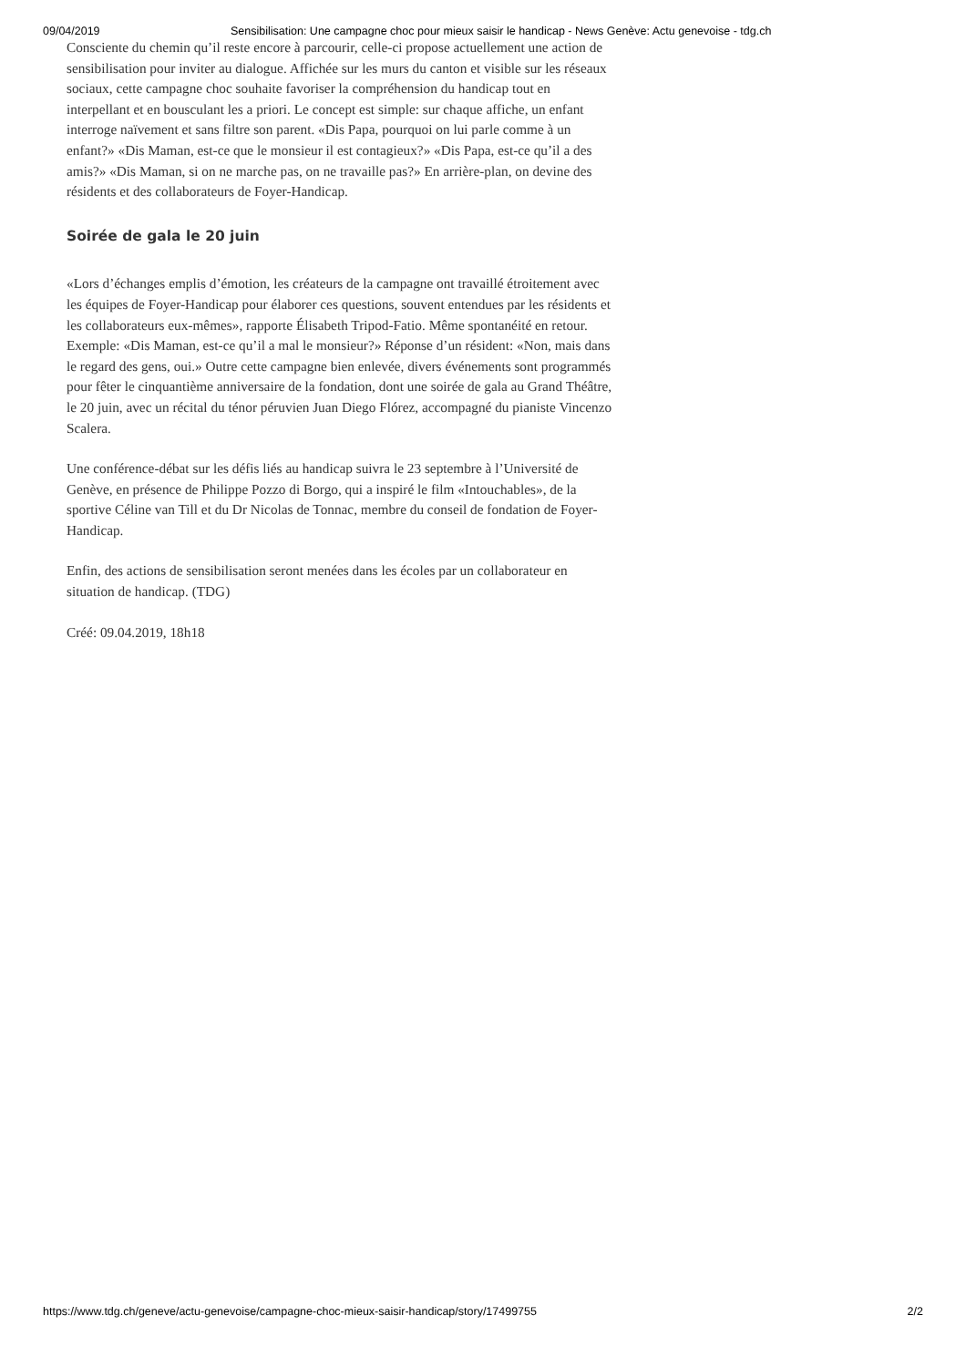09/04/2019 Sensibilisation: Une campagne choc pour mieux saisir le handicap - News Genève: Actu genevoise - tdg.ch
Consciente du chemin qu’il reste encore à parcourir, celle-ci propose actuellement une action de sensibilisation pour inviter au dialogue. Affichée sur les murs du canton et visible sur les réseaux sociaux, cette campagne choc souhaite favoriser la compréhension du handicap tout en interpellant et en bousculant les a priori. Le concept est simple: sur chaque affiche, un enfant interroge naïvement et sans filtre son parent. «Dis Papa, pourquoi on lui parle comme à un enfant?» «Dis Maman, est-ce que le monsieur il est contagieux?» «Dis Papa, est-ce qu’il a des amis?» «Dis Maman, si on ne marche pas, on ne travaille pas?» En arrière-plan, on devine des résidents et des collaborateurs de Foyer-Handicap.
Soirée de gala le 20 juin
«Lors d’échanges emplis d’émotion, les créateurs de la campagne ont travaillé étroitement avec les équipes de Foyer-Handicap pour élaborer ces questions, souvent entendues par les résidents et les collaborateurs eux-mêmes», rapporte Élisabeth Tripod-Fatio. Même spontanéité en retour. Exemple: «Dis Maman, est-ce qu’il a mal le monsieur?» Réponse d’un résident: «Non, mais dans le regard des gens, oui.» Outre cette campagne bien enlevée, divers événements sont programmés pour fêter le cinquantième anniversaire de la fondation, dont une soirée de gala au Grand Théâtre, le 20 juin, avec un récital du ténor péruvien Juan Diego Flórez, accompagné du pianiste Vincenzo Scalera.
Une conférence-débat sur les défis liés au handicap suivra le 23 septembre à l’Université de Genève, en présence de Philippe Pozzo di Borgo, qui a inspiré le film «Intouchables», de la sportive Céline van Till et du Dr Nicolas de Tonnac, membre du conseil de fondation de Foyer-Handicap.
Enfin, des actions de sensibilisation seront menées dans les écoles par un collaborateur en situation de handicap. (TDG)
Créé: 09.04.2019, 18h18
https://www.tdg.ch/geneve/actu-genevoise/campagne-choc-mieux-saisir-handicap/story/17499755 2/2